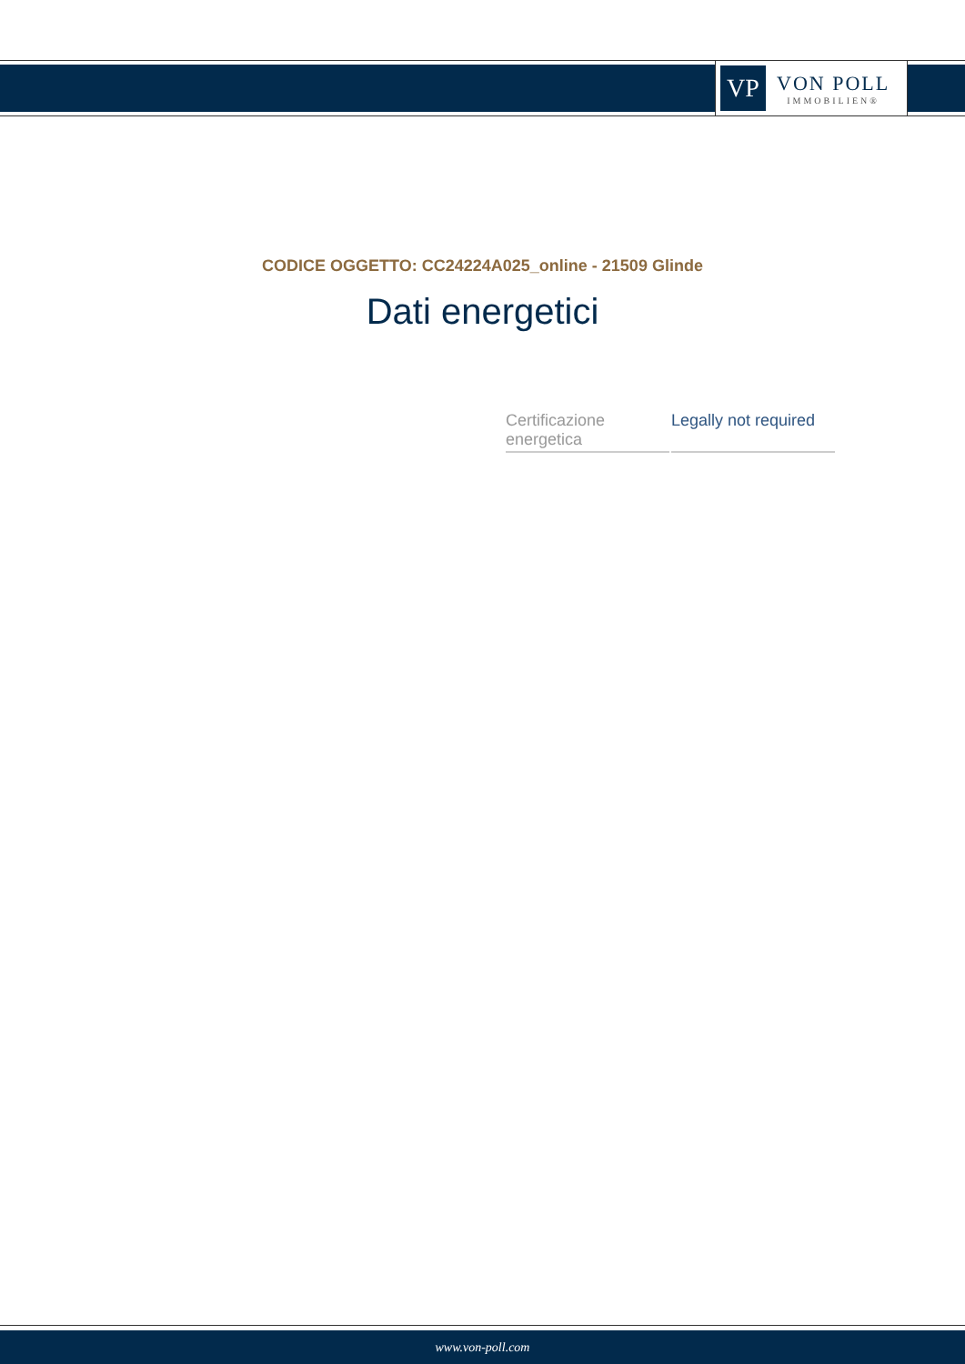VP
VON POLL
IMMOBILIEN®
CODICE OGGETTO: CC24224A025_online - 21509 Glinde
Dati energetici
| Certificazione energetica | Legally not required |
www.von-poll.com